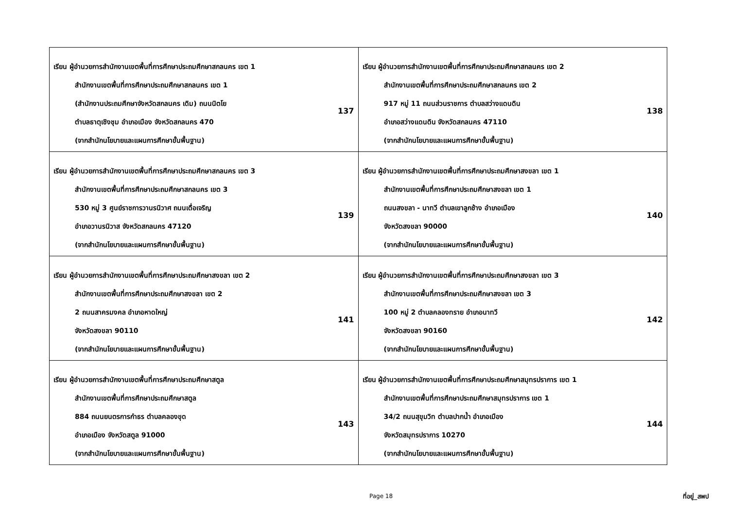| เรียน ผู้อำนวยการสำนักงานเขตพื้นที่การศึกษาประถมศึกษาสกลนคร เขต 1 สำนักงานเขตพื้นที่การศึกษาประถมศึกษาสกลนคร เขต 1 (สำนักงานประถมศึกษาจังหวัดสกลนคร เดิม) ถนนนิตโย ตำบลธาตุเชิงชุม อำเภอเมือง จังหวัดสกลนคร 470 (จากสำนักนโยบายและแผนการศึกษาขั้นพื้นฐาน) 137 | เรียน ผู้อำนวยการสำนักงานเขตพื้นที่การศึกษาประถมศึกษาสกลนคร เขต 2 สำนักงานเขตพื้นที่การศึกษาประถมศึกษาสกลนคร เขต 2 917 หมู่ 11 ถนนส่วนราชการ ตำบลสว่างแดนดิน อำเภอสว่างแดนดิน จังหวัดสกลนคร 47110 (จากสำนักนโยบายและแผนการศึกษาขั้นพื้นฐาน) 138 |
| เรียน ผู้อำนวยการสำนักงานเขตพื้นที่การศึกษาประถมศึกษาสกลนคร เขต 3 สำนักงานเขตพื้นที่การศึกษาประถมศึกษาสกลนคร เขต 3 530 หมู่ 3 ศูนย์ราชการวานรนิวาศ ถนนเดื่อเจริญ อำเภอวานรนิวาส จังหวัดสกลนคร 47120 (จากสำนักนโยบายและแผนการศึกษาขั้นพื้นฐาน) 139 | เรียน ผู้อำนวยการสำนักงานเขตพื้นที่การศึกษาประถมศึกษาสงขลา เขต 1 สำนักงานเขตพื้นที่การศึกษาประถมศึกษาสงขลา เขต 1 ถนนสงขลา - นาทวี ตำบลเขาลูกช้าง อำเภอเมือง จังหวัดสงขลา 90000 (จากสำนักนโยบายและแผนการศึกษาขั้นพื้นฐาน) 140 |
| เรียน ผู้อำนวยการสำนักงานเขตพื้นที่การศึกษาประถมศึกษาสงขลา เขต 2 สำนักงานเขตพื้นที่การศึกษาประถมศึกษาสงขลา เขต 2 2 ถนนสาครมงคล อำเภอหาดใหญ่ จังหวัดสงขลา 90110 (จากสำนักนโยบายและแผนการศึกษาขั้นพื้นฐาน) 141 | เรียน ผู้อำนวยการสำนักงานเขตพื้นที่การศึกษาประถมศึกษาสงขลา เขต 3 สำนักงานเขตพื้นที่การศึกษาประถมศึกษาสงขลา เขต 3 100 หมู่ 2 ตำบลคลองทราย อำเภอนาทวี จังหวัดสงขลา 90160 (จากสำนักนโยบายและแผนการศึกษาขั้นพื้นฐาน) 142 |
| เรียน ผู้อำนวยการสำนักงานเขตพื้นที่การศึกษาประถมศึกษาสตูล สำนักงานเขตพื้นที่การศึกษาประถมศึกษาสตูล 884 ถนนยนตรการกำธร ตำบลคลองขุด อำเภอเมือง จังหวัดสตูล 91000 (จากสำนักนโยบายและแผนการศึกษาขั้นพื้นฐาน) 143 | เรียน ผู้อำนวยการสำนักงานเขตพื้นที่การศึกษาประถมศึกษาสมุทรปราการ เขต 1 สำนักงานเขตพื้นที่การศึกษาประถมศึกษาสมุทรปราการ เขต 1 34/2 ถนนสุขุมวิท ตำบลปากน้ำ อำเภอเมือง จังหวัดสมุทรปราการ 10270 (จากสำนักนโยบายและแผนการศึกษาขั้นพื้นฐาน) 144 |
Page 18 ที่อยู่_สพป